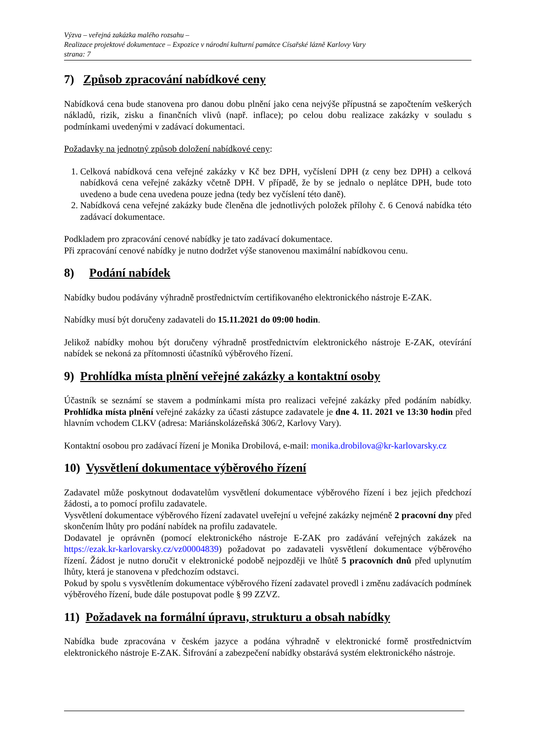Výzva – veřejná zakázka malého rozsahu –
Realizace projektové dokumentace – Expozice v národní kulturní památce Císařské lázně Karlovy Vary
strana: 7
7) Způsob zpracování nabídkové ceny
Nabídková cena bude stanovena pro danou dobu plnění jako cena nejvýše přípustná se započtením veškerých nákladů, rizik, zisku a finančních vlivů (např. inflace); po celou dobu realizace zakázky v souladu s podmínkami uvedenými v zadávací dokumentaci.
Požadavky na jednotný způsob doložení nabídkové ceny:
1. Celková nabídková cena veřejné zakázky v Kč bez DPH, vyčíslení DPH (z ceny bez DPH) a celková nabídková cena veřejné zakázky včetně DPH. V případě, že by se jednalo o neplátce DPH, bude toto uvedeno a bude cena uvedena pouze jedna (tedy bez vyčíslení této daně).
2. Nabídková cena veřejné zakázky bude členěna dle jednotlivých položek přílohy č. 6 Cenová nabídka této zadávací dokumentace.
Podkladem pro zpracování cenové nabídky je tato zadávací dokumentace.
Při zpracování cenové nabídky je nutno dodržet výše stanovenou maximální nabídkovou cenu.
8) Podání nabídek
Nabídky budou podávány výhradně prostřednictvím certifikovaného elektronického nástroje E-ZAK.
Nabídky musí být doručeny zadavateli do 15.11.2021 do 09:00 hodin.
Jelikož nabídky mohou být doručeny výhradně prostřednictvím elektronického nástroje E-ZAK, otevírání nabídek se nekoná za přítomnosti účastníků výběrového řízení.
9) Prohlídka místa plnění veřejné zakázky a kontaktní osoby
Účastník se seznámí se stavem a podmínkami místa pro realizaci veřejné zakázky před podáním nabídky. Prohlídka místa plnění veřejné zakázky za účasti zástupce zadavatele je dne 4. 11. 2021 ve 13:30 hodin před hlavním vchodem CLKV (adresa: Mariánskolázeňská 306/2, Karlovy Vary).
Kontaktní osobou pro zadávací řízení je Monika Drobilová, e-mail: monika.drobilova@kr-karlovarsky.cz
10) Vysvětlení dokumentace výběrového řízení
Zadavatel může poskytnout dodavatelům vysvětlení dokumentace výběrového řízení i bez jejich předchozí žádosti, a to pomocí profilu zadavatele.
Vysvětlení dokumentace výběrového řízení zadavatel uveřejní u veřejné zakázky nejméně 2 pracovní dny před skončením lhůty pro podání nabídek na profilu zadavatele.
Dodavatel je oprávněn (pomocí elektronického nástroje E-ZAK pro zadávání veřejných zakázek na https://ezak.kr-karlovarsky.cz/vz00004839) požadovat po zadavateli vysvětlení dokumentace výběrového řízení. Žádost je nutno doručit v elektronické podobě nejpozději ve lhůtě 5 pracovních dnů před uplynutím lhůty, která je stanovena v předchozím odstavci.
Pokud by spolu s vysvětlením dokumentace výběrového řízení zadavatel provedl i změnu zadávacích podmínek výběrového řízení, bude dále postupovat podle § 99 ZZVZ.
11) Požadavek na formální úpravu, strukturu a obsah nabídky
Nabídka bude zpracována v českém jazyce a podána výhradně v elektronické formě prostřednictvím elektronického nástroje E-ZAK. Šifrování a zabezpečení nabídky obstarává systém elektronického nástroje.